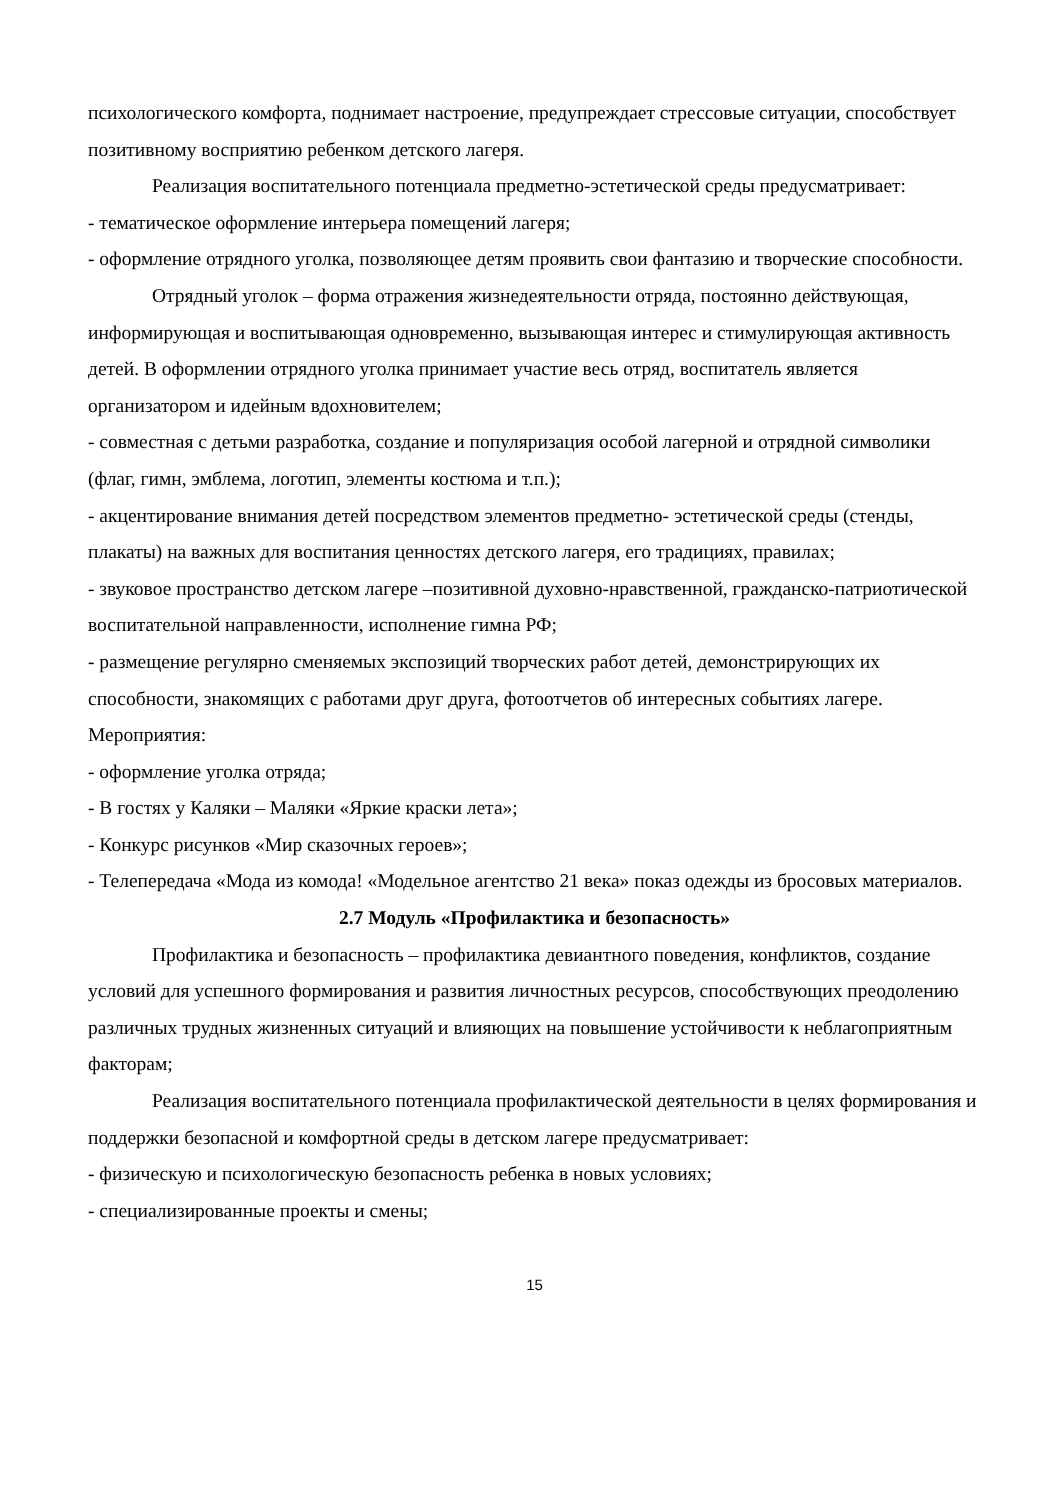психологического комфорта, поднимает настроение, предупреждает стрессовые ситуации, способствует позитивному восприятию ребенком детского лагеря.
Реализация воспитательного потенциала предметно-эстетической среды предусматривает:
- тематическое оформление интерьера помещений лагеря;
- оформление отрядного уголка, позволяющее детям проявить свои фантазию и творческие способности.
Отрядный уголок – форма отражения жизнедеятельности отряда, постоянно действующая, информирующая и воспитывающая одновременно, вызывающая интерес и стимулирующая активность детей. В оформлении отрядного уголка принимает участие весь отряд, воспитатель является организатором и идейным вдохновителем;
- совместная с детьми разработка, создание и популяризация особой лагерной и отрядной символики (флаг, гимн, эмблема, логотип, элементы костюма и т.п.);
- акцентирование внимания детей посредством элементов предметно- эстетической среды (стенды, плакаты) на важных для воспитания ценностях детского лагеря, его традициях, правилах;
- звуковое пространство детском лагере –позитивной духовно-нравственной, гражданско-патриотической воспитательной направленности, исполнение гимна РФ;
- размещение регулярно сменяемых экспозиций творческих работ детей, демонстрирующих их способности, знакомящих с работами друг друга, фотоотчетов об интересных событиях лагере.
Мероприятия:
- оформление уголка отряда;
- В гостях у Каляки – Маляки «Яркие краски лета»;
- Конкурс рисунков «Мир сказочных героев»;
- Телепередача «Мода из комода! «Модельное агентство 21 века» показ одежды из бросовых материалов.
2.7 Модуль «Профилактика и безопасность»
Профилактика и безопасность – профилактика девиантного поведения, конфликтов, создание условий для успешного формирования и развития личностных ресурсов, способствующих преодолению различных трудных жизненных ситуаций и влияющих на повышение устойчивости к неблагоприятным факторам;
Реализация воспитательного потенциала профилактической деятельности в целях формирования и поддержки безопасной и комфортной среды в детском лагере предусматривает:
- физическую и психологическую безопасность ребенка в новых условиях;
- специализированные проекты и смены;
15